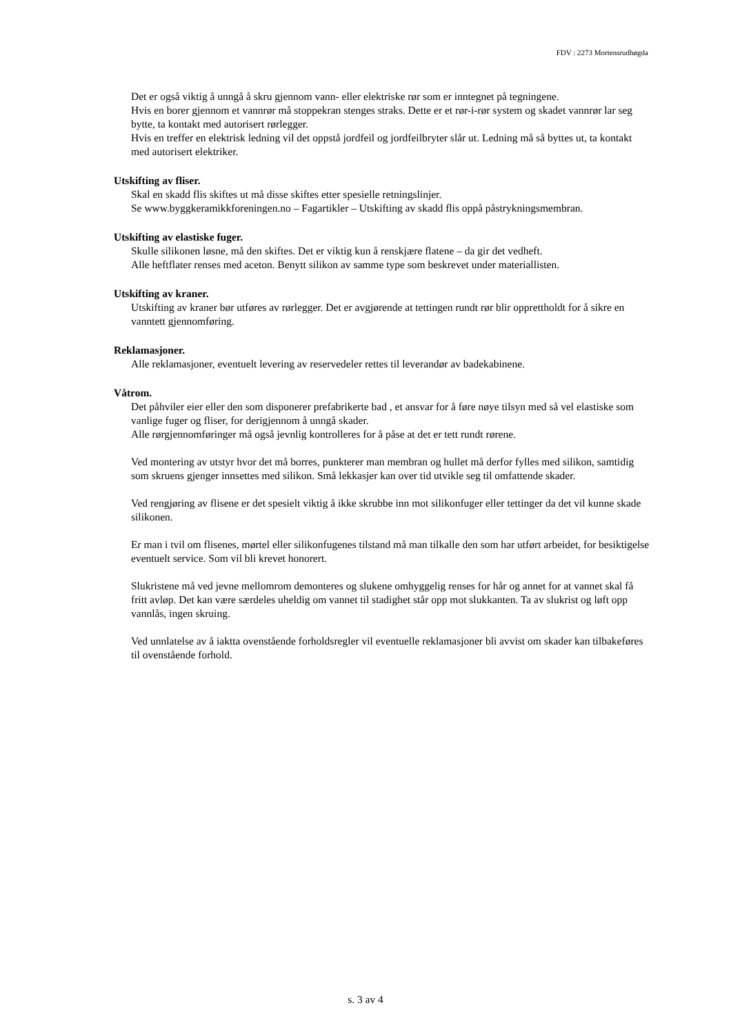FDV : 2273 Mortensrudhøgda
Det er også viktig å unngå å skru gjennom vann- eller elektriske rør som er inntegnet på tegningene.
Hvis en borer gjennom et vannrør må stoppekran stenges straks. Dette er et rør-i-rør system og skadet vannrør lar seg bytte, ta kontakt med autorisert rørlegger.
Hvis en treffer en elektrisk ledning vil det oppstå jordfeil og jordfeilbryter slår ut. Ledning må så byttes ut, ta kontakt med autorisert elektriker.
Utskifting av fliser.
Skal en skadd flis skiftes ut må disse skiftes etter spesielle retningslinjer.
Se www.byggkeramikkforeningen.no – Fagartikler – Utskifting av skadd flis oppå påstrykningsmembran.
Utskifting av elastiske fuger.
Skulle silikonen løsne, må den skiftes. Det er viktig kun å renskjære flatene – da gir det vedheft.
Alle heftflater renses med aceton. Benytt silikon av samme type som beskrevet under materiallisten.
Utskifting av kraner.
Utskifting av kraner bør utføres av rørlegger. Det er avgjørende at tettingen rundt rør blir opprettholdt for å sikre en vanntett gjennomføring.
Reklamasjoner.
Alle reklamasjoner, eventuelt levering av reservedeler rettes til leverandør av badekabinene.
Våtrom.
Det påhviler eier eller den som disponerer prefabrikerte bad , et ansvar for å føre nøye tilsyn med så vel elastiske som vanlige fuger og fliser, for derigjennom å unngå skader.
Alle rørgjennomføringer må også jevnlig kontrolleres for å påse at det er tett rundt rørene.
Ved montering av utstyr hvor det må borres, punkterer man membran og hullet må derfor fylles med silikon, samtidig som skruens gjenger innsettes med silikon. Små lekkasjer kan over tid utvikle seg til omfattende skader.
Ved rengjøring av flisene er det spesielt viktig å ikke skrubbe inn mot silikonfuger eller tettinger da det vil kunne skade silikonen.
Er man i tvil om flisenes, mørtel eller silikonfugenes tilstand må man tilkalle den som har utført arbeidet, for besiktigelse eventuelt service. Som vil bli krevet honorert.
Slukristene må ved jevne mellomrom demonteres og slukene omhyggelig renses for hår og annet for at vannet skal få fritt avløp. Det kan være særdeles uheldig om vannet til stadighet står opp mot slukkanten. Ta av slukrist og løft opp vannlås, ingen skruing.
Ved unnlatelse av å iaktta ovenstående forholdsregler vil eventuelle reklamasjoner bli avvist om skader kan tilbakeføres til ovenstående forhold.
s. 3 av 4